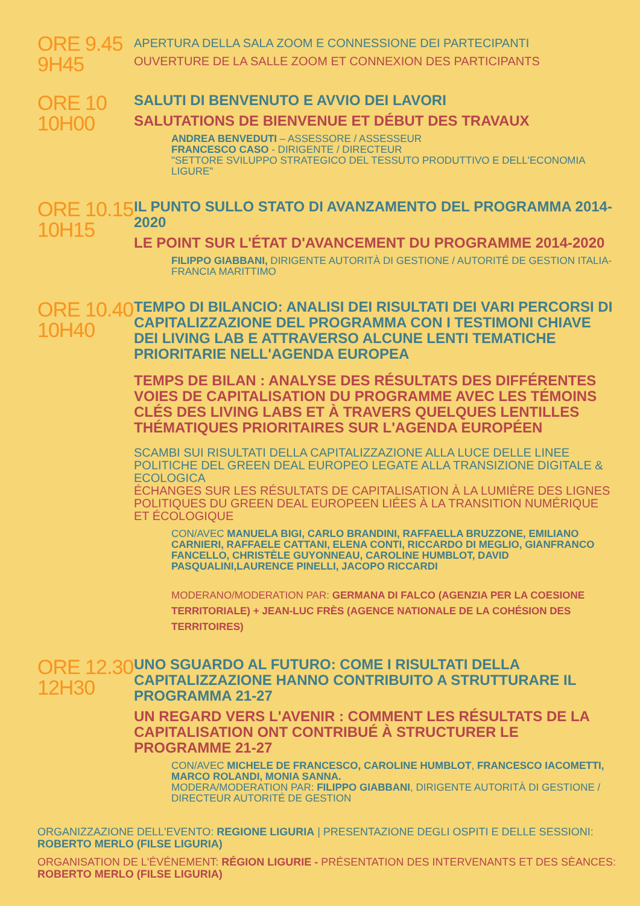ORE 9.45
9H45
APERTURA DELLA SALA ZOOM E CONNESSIONE DEI PARTECIPANTI
OUVERTURE DE LA SALLE ZOOM ET CONNEXION DES PARTICIPANTS
ORE 10
10H00
SALUTI DI BENVENUTO E AVVIO DEI LAVORI
SALUTATIONS DE BIENVENUE ET DÉBUT DES TRAVAUX
ANDREA BENVEDUTI – ASSESSORE / ASSESSEUR
FRANCESCO CASO - DIRIGENTE / DIRECTEUR
"SETTORE SVILUPPO STRATEGICO DEL TESSUTO PRODUTTIVO E DELL'ECONOMIA LIGURE"
ORE 10.15
10H15
IL PUNTO SULLO STATO DI AVANZAMENTO DEL PROGRAMMA 2014-2020
LE POINT SUR L'ÉTAT D'AVANCEMENT DU PROGRAMME 2014-2020
FILIPPO GIABBANI, DIRIGENTE AUTORITÀ DI GESTIONE / AUTORITÉ DE GESTION ITALIA-FRANCIA MARITTIMO
ORE 10.40
10H40
TEMPO DI BILANCIO: ANALISI DEI RISULTATI DEI VARI PERCORSI DI CAPITALIZZAZIONE DEL PROGRAMMA CON I TESTIMONI CHIAVE DEI LIVING LAB E ATTRAVERSO ALCUNE LENTI TEMATICHE PRIORITARIE NELL'AGENDA EUROPEA
TEMPS DE BILAN : ANALYSE DES RÉSULTATS DES DIFFÉRENTES VOIES DE CAPITALISATION DU PROGRAMME AVEC LES TÉMOINS CLÉS DES LIVING LABS ET À TRAVERS QUELQUES LENTILLES THÉMATIQUES PRIORITAIRES SUR L'AGENDA EUROPÉEN
SCAMBI SUI RISULTATI DELLA CAPITALIZZAZIONE ALLA LUCE DELLE LINEE POLITICHE DEL GREEN DEAL EUROPEO LEGATE ALLA TRANSIZIONE DIGITALE & ECOLOGICA
ÉCHANGES SUR LES RÉSULTATS DE CAPITALISATION À LA LUMIÈRE DES LIGNES POLITIQUES DU GREEN DEAL EUROPEEN LIÉES À LA TRANSITION NUMÉRIQUE ET ÉCOLOGIQUE
CON/AVEC MANUELA BIGI, CARLO BRANDINI, RAFFAELLA BRUZZONE, EMILIANO CARNIERI, RAFFAELE CATTANI, ELENA CONTI, RICCARDO DI MEGLIO, GIANFRANCO FANCELLO, CHRISTÈLE GUYONNEAU, CAROLINE HUMBLOT, DAVID PASQUALINI,LAURENCE PINELLI, JACOPO RICCARDI
MODERANO/MODERATION PAR: GERMANA DI FALCO (AGENZIA PER LA COESIONE TERRITORIALE) + JEAN-LUC FRÈS (AGENCE NATIONALE DE LA COHÉSION DES TERRITOIRES)
ORE 12.30
12H30
UNO SGUARDO AL FUTURO: COME I RISULTATI DELLA CAPITALIZZAZIONE HANNO CONTRIBUITO A STRUTTURARE IL PROGRAMMA 21-27
UN REGARD VERS L'AVENIR : COMMENT LES RÉSULTATS DE LA CAPITALISATION ONT CONTRIBUÉ À STRUCTURER LE PROGRAMME 21-27
CON/AVEC MICHELE DE FRANCESCO, CAROLINE HUMBLOT, FRANCESCO IACOMETTI, MARCO ROLANDI, MONIA SANNA.
MODERA/MODERATION PAR: FILIPPO GIABBANI, DIRIGENTE AUTORITÀ DI GESTIONE / DIRECTEUR AUTORITÉ DE GESTION
ORGANIZZAZIONE DELL'EVENTO: REGIONE LIGURIA | PRESENTAZIONE DEGLI OSPITI E DELLE SESSIONI: ROBERTO MERLO (FILSE LIGURIA)
ORGANISATION DE L'ÉVÉNEMENT: RÉGION LIGURIE - PRÉSENTATION DES INTERVENANTS ET DES SÈANCES: ROBERTO MERLO (FILSE LIGURIA)